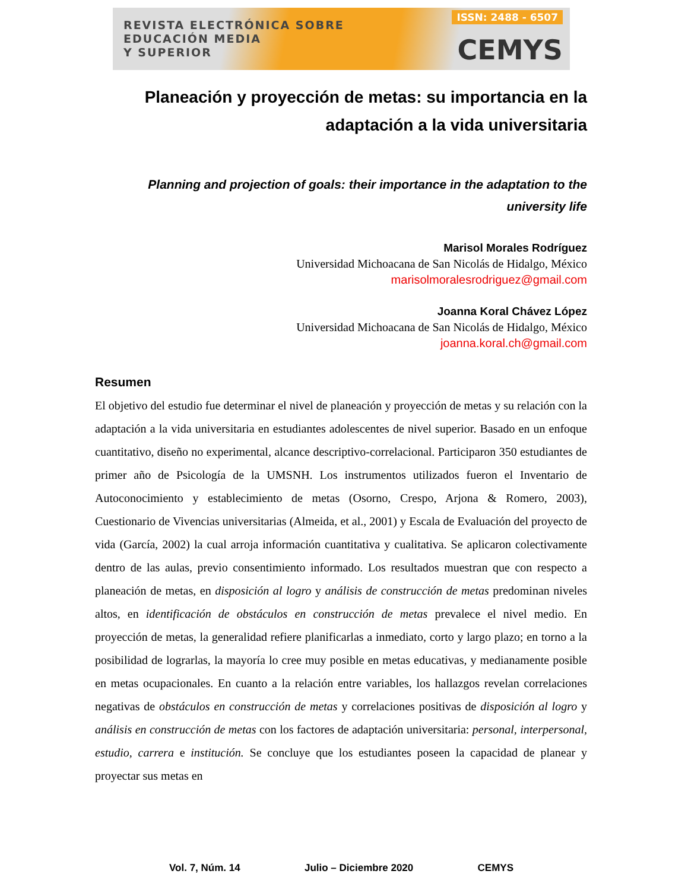REVISTA ELECTRÓNICA SOBRE
EDUCACIÓN MEDIA
Y SUPERIOR
ISSN: 2488 - 6507
CEMYS
Planeación y proyección de metas: su importancia en la adaptación a la vida universitaria
Planning and projection of goals: their importance in the adaptation to the university life
Marisol Morales Rodríguez
Universidad Michoacana de San Nicolás de Hidalgo, México
marisolmoralesrodriguez@gmail.com
Joanna Koral Chávez López
Universidad Michoacana de San Nicolás de Hidalgo, México
joanna.koral.ch@gmail.com
Resumen
El objetivo del estudio fue determinar el nivel de planeación y proyección de metas y su relación con la adaptación a la vida universitaria en estudiantes adolescentes de nivel superior. Basado en un enfoque cuantitativo, diseño no experimental, alcance descriptivo-correlacional. Participaron 350 estudiantes de primer año de Psicología de la UMSNH. Los instrumentos utilizados fueron el Inventario de Autoconocimiento y establecimiento de metas (Osorno, Crespo, Arjona & Romero, 2003), Cuestionario de Vivencias universitarias (Almeida, et al., 2001) y Escala de Evaluación del proyecto de vida (García, 2002) la cual arroja información cuantitativa y cualitativa. Se aplicaron colectivamente dentro de las aulas, previo consentimiento informado. Los resultados muestran que con respecto a planeación de metas, en disposición al logro y análisis de construcción de metas predominan niveles altos, en identificación de obstáculos en construcción de metas prevalece el nivel medio. En proyección de metas, la generalidad refiere planificarlas a inmediato, corto y largo plazo; en torno a la posibilidad de lograrlas, la mayoría lo cree muy posible en metas educativas, y medianamente posible en metas ocupacionales. En cuanto a la relación entre variables, los hallazgos revelan correlaciones negativas de obstáculos en construcción de metas y correlaciones positivas de disposición al logro y análisis en construcción de metas con los factores de adaptación universitaria: personal, interpersonal, estudio, carrera e institución. Se concluye que los estudiantes poseen la capacidad de planear y proyectar sus metas en
Vol. 7, Núm. 14 Julio – Diciembre 2020 CEMYS